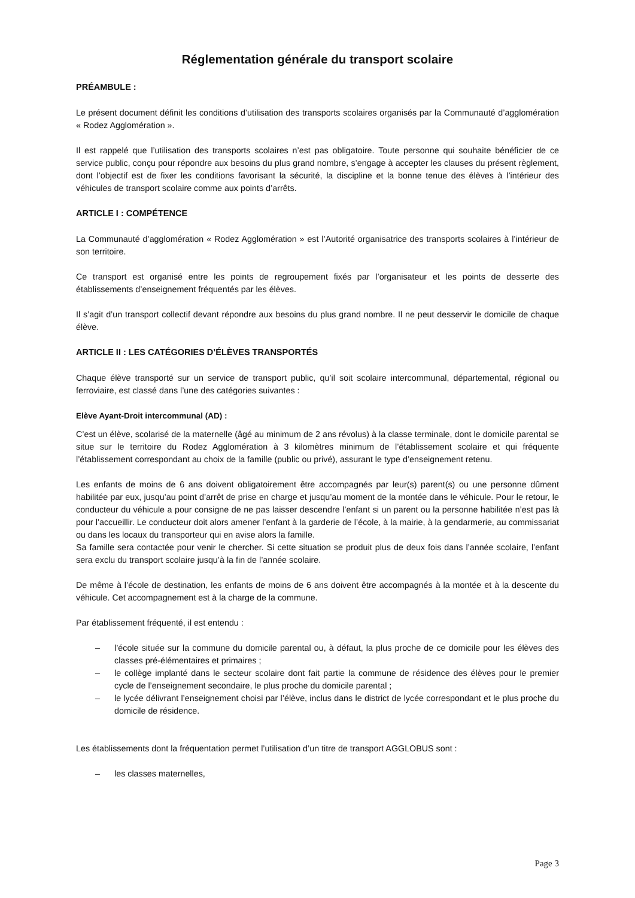Réglementation générale du transport scolaire
PRÉAMBULE :
Le présent document définit les conditions d’utilisation des transports scolaires organisés par la Communauté d’agglomération « Rodez Agglomération ».
Il est rappelé que l’utilisation des transports scolaires n’est pas obligatoire. Toute personne qui souhaite bénéficier de ce service public, conçu pour répondre aux besoins du plus grand nombre, s’engage à accepter les clauses du présent règlement, dont l’objectif est de fixer les conditions favorisant la sécurité, la discipline et la bonne tenue des élèves à l’intérieur des véhicules de transport scolaire comme aux points d’arrêts.
ARTICLE I : COMPÉTENCE
La Communauté d’agglomération « Rodez Agglomération » est l’Autorité organisatrice des transports scolaires à l’intérieur de son territoire.
Ce transport est organisé entre les points de regroupement fixés par l’organisateur et les points de desserte des établissements d’enseignement fréquentés par les élèves.
Il s’agit d’un transport collectif devant répondre aux besoins du plus grand nombre. Il ne peut desservir le domicile de chaque élève.
ARTICLE II : LES CATÉGORIES D’ÉLÈVES TRANSPORTÉS
Chaque élève transporté sur un service de transport public, qu’il soit scolaire intercommunal, départemental, régional ou ferroviaire, est classé dans l’une des catégories suivantes :
Elève Ayant-Droit intercommunal (AD) :
C’est un élève, scolarisé de la maternelle (âgé au minimum de 2 ans révolus) à la classe terminale, dont le domicile parental se situe sur le territoire du Rodez Agglomération à 3 kilomètres minimum de l’établissement scolaire et qui fréquente l’établissement correspondant au choix de la famille (public ou privé), assurant le type d’enseignement retenu.
Les enfants de moins de 6 ans doivent obligatoirement être accompagnés par leur(s) parent(s) ou une personne dûment habilitée par eux, jusqu’au point d’arrêt de prise en charge et jusqu’au moment de la montée dans le véhicule. Pour le retour, le conducteur du véhicule a pour consigne de ne pas laisser descendre l’enfant si un parent ou la personne habilitée n’est pas là pour l’accueillir. Le conducteur doit alors amener l’enfant à la garderie de l’école, à la mairie, à la gendarmerie, au commissariat ou dans les locaux du transporteur qui en avise alors la famille.
Sa famille sera contactée pour venir le chercher. Si cette situation se produit plus de deux fois dans l’année scolaire, l’enfant sera exclu du transport scolaire jusqu’à la fin de l’année scolaire.
De même à l’école de destination, les enfants de moins de 6 ans doivent être accompagnés à la montée et à la descente du véhicule. Cet accompagnement est à la charge de la commune.
Par établissement fréquenté, il est entendu :
– l’école située sur la commune du domicile parental ou, à défaut, la plus proche de ce domicile pour les élèves des classes pré-élémentaires et primaires ;
– le collège implanté dans le secteur scolaire dont fait partie la commune de résidence des élèves pour le premier cycle de l’enseignement secondaire, le plus proche du domicile parental ;
– le lycée délivrant l’enseignement choisi par l’élève, inclus dans le district de lycée correspondant et le plus proche du domicile de résidence.
Les établissements dont la fréquentation permet l’utilisation d’un titre de transport AGGLOBUS sont :
– les classes maternelles,
Page 3